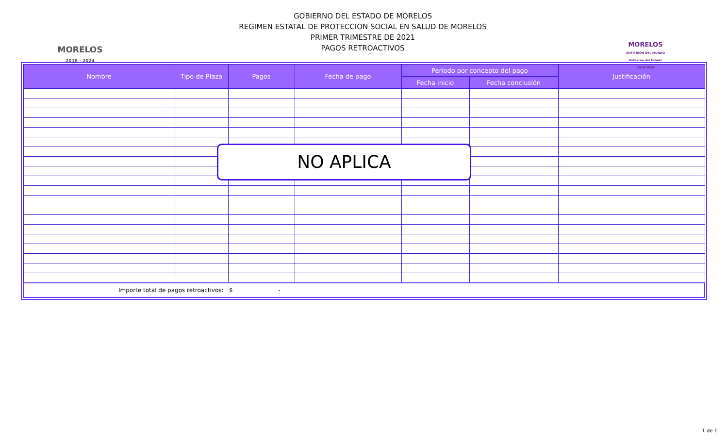MORELOS
2018 - 2024
GOBIERNO DEL ESTADO DE MORELOS
REGIMEN ESTATAL DE PROTECCION SOCIAL EN SALUD DE MORELOS
PRIMER TRIMESTRE DE 2021
PAGOS RETROACTIVOS
MORELOS
ANFITRIÓN DEL MUNDO
Gobierno del Estado
2018-2024
| Nombre | Tipo de Plaza | Pagos | Fecha de pago | Periodo por concepto del pago | | Justificación |
| --- | --- | --- | --- | --- | --- | --- |
| | | | | Fecha inicio | Fecha conclusión | |
| Importe total de pagos retroactivos: $ - | | | | | | |
NO APLICA
1 de 1